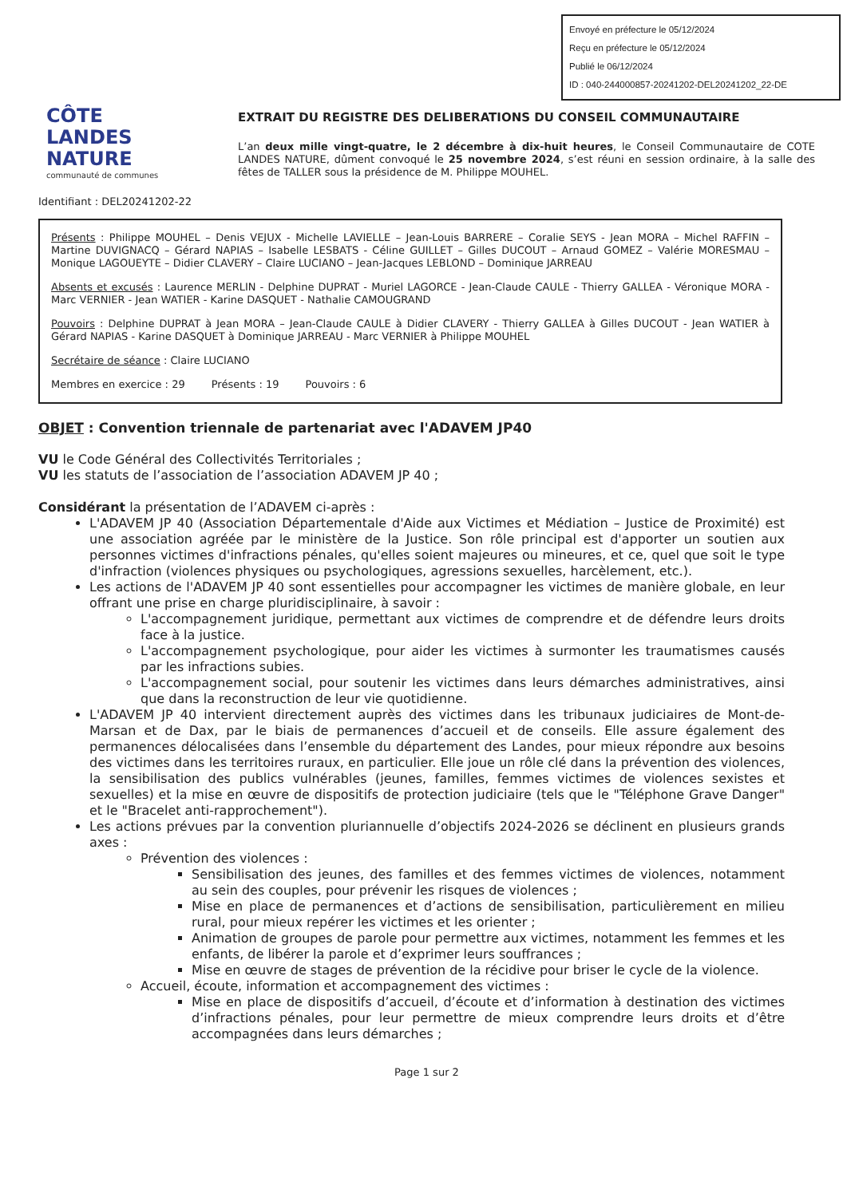Envoyé en préfecture le 05/12/2024
Reçu en préfecture le 05/12/2024
Publié le 06/12/2024
ID : 040-244000857-20241202-DEL20241202_22-DE
CÔTE
LANDES
NATURE
communauté de communes
EXTRAIT DU REGISTRE DES DELIBERATIONS DU CONSEIL COMMUNAUTAIRE
L’an deux mille vingt-quatre, le 2 décembre à dix-huit heures, le Conseil Communautaire de COTE LANDES NATURE, dûment convoqué le 25 novembre 2024, s’est réuni en session ordinaire, à la salle des fêtes de TALLER sous la présidence de M. Philippe MOUHEL.
Identifiant : DEL20241202-22
Présents : Philippe MOUHEL – Denis VEJUX - Michelle LAVIELLE – Jean-Louis BARRERE – Coralie SEYS - Jean MORA – Michel RAFFIN – Martine DUVIGNACQ – Gérard NAPIAS – Isabelle LESBATS - Céline GUILLET – Gilles DUCOUT – Arnaud GOMEZ – Valérie MORESMAU – Monique LAGOUEYTE – Didier CLAVERY – Claire LUCIANO – Jean-Jacques LEBLOND – Dominique JARREAU
Absents et excusés : Laurence MERLIN - Delphine DUPRAT - Muriel LAGORCE - Jean-Claude CAULE - Thierry GALLEA - Véronique MORA - Marc VERNIER - Jean WATIER - Karine DASQUET - Nathalie CAMOUGRAND
Pouvoirs : Delphine DUPRAT à Jean MORA – Jean-Claude CAULE à Didier CLAVERY - Thierry GALLEA à Gilles DUCOUT - Jean WATIER à Gérard NAPIAS - Karine DASQUET à Dominique JARREAU - Marc VERNIER à Philippe MOUHEL
Secrétaire de séance : Claire LUCIANO
Membres en exercice : 29 Présents : 19 Pouvoirs : 6
OBJET : Convention triennale de partenariat avec l'ADAVEM JP40
VU le Code Général des Collectivités Territoriales ;
VU les statuts de l’association de l’association ADAVEM JP 40 ;
Considérant la présentation de l’ADAVEM ci-après :
L'ADAVEM JP 40 (Association Départementale d'Aide aux Victimes et Médiation – Justice de Proximité) est une association agréée par le ministère de la Justice. Son rôle principal est d'apporter un soutien aux personnes victimes d'infractions pénales, qu'elles soient majeures ou mineures, et ce, quel que soit le type d'infraction (violences physiques ou psychologiques, agressions sexuelles, harcèlement, etc.).
Les actions de l'ADAVEM JP 40 sont essentielles pour accompagner les victimes de manière globale, en leur offrant une prise en charge pluridisciplinaire, à savoir :
L'accompagnement juridique, permettant aux victimes de comprendre et de défendre leurs droits face à la justice.
L'accompagnement psychologique, pour aider les victimes à surmonter les traumatismes causés par les infractions subies.
L'accompagnement social, pour soutenir les victimes dans leurs démarches administratives, ainsi que dans la reconstruction de leur vie quotidienne.
L'ADAVEM JP 40 intervient directement auprès des victimes dans les tribunaux judiciaires de Mont-de-Marsan et de Dax, par le biais de permanences d’accueil et de conseils. Elle assure également des permanences délocalisées dans l’ensemble du département des Landes, pour mieux répondre aux besoins des victimes dans les territoires ruraux, en particulier. Elle joue un rôle clé dans la prévention des violences, la sensibilisation des publics vulnérables (jeunes, familles, femmes victimes de violences sexistes et sexuelles) et la mise en œuvre de dispositifs de protection judiciaire (tels que le "Téléphone Grave Danger" et le "Bracelet anti-rapprochement").
Les actions prévues par la convention pluriannuelle d’objectifs 2024-2026 se déclinent en plusieurs grands axes :
Prévention des violences :
Sensibilisation des jeunes, des familles et des femmes victimes de violences, notamment au sein des couples, pour prévenir les risques de violences ;
Mise en place de permanences et d’actions de sensibilisation, particulièrement en milieu rural, pour mieux repérer les victimes et les orienter ;
Animation de groupes de parole pour permettre aux victimes, notamment les femmes et les enfants, de libérer la parole et d’exprimer leurs souffrances ;
Mise en œuvre de stages de prévention de la récidive pour briser le cycle de la violence.
Accueil, écoute, information et accompagnement des victimes :
Mise en place de dispositifs d’accueil, d’écoute et d’information à destination des victimes d’infractions pénales, pour leur permettre de mieux comprendre leurs droits et d’être accompagnées dans leurs démarches ;
Page 1 sur 2